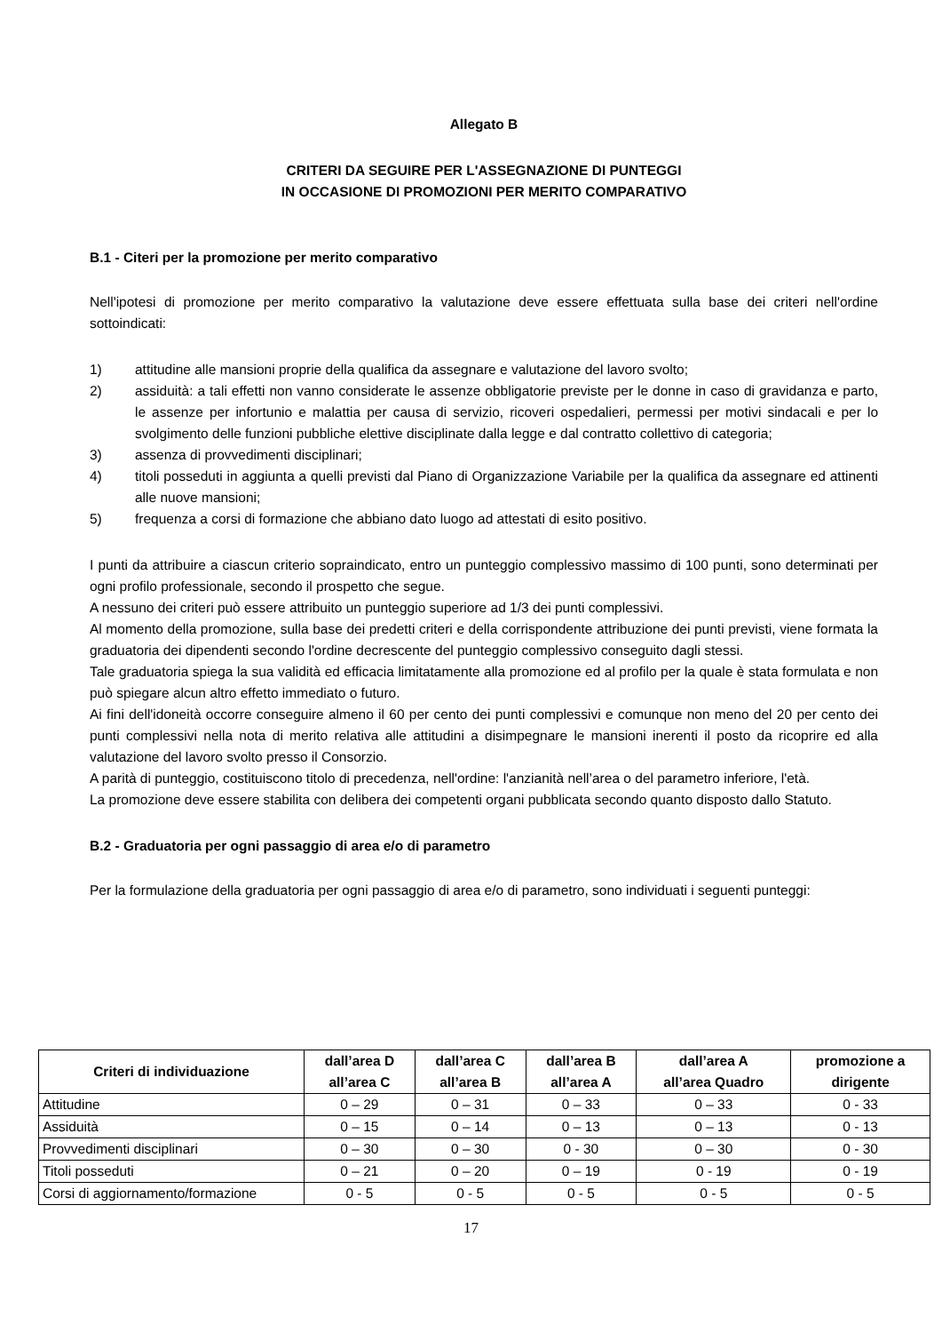Allegato B
CRITERI DA SEGUIRE PER L'ASSEGNAZIONE DI PUNTEGGI
IN OCCASIONE DI PROMOZIONI PER MERITO COMPARATIVO
B.1 - Citeri per la promozione per merito comparativo
Nell'ipotesi di promozione per merito comparativo la valutazione deve essere effettuata sulla base dei criteri nell'ordine sottoindicati:
1) attitudine alle mansioni proprie della qualifica da assegnare e valutazione del lavoro svolto;
2) assiduità: a tali effetti non vanno considerate le assenze obbligatorie previste per le donne in caso di gravidanza e parto, le assenze per infortunio e malattia per causa di servizio, ricoveri ospedalieri, permessi per motivi sindacali e per lo svolgimento delle funzioni pubbliche elettive disciplinate dalla legge e dal contratto collettivo di categoria;
3) assenza di provvedimenti disciplinari;
4) titoli posseduti in aggiunta a quelli previsti dal Piano di Organizzazione Variabile per la qualifica da assegnare ed attinenti alle nuove mansioni;
5) frequenza a corsi di formazione che abbiano dato luogo ad attestati di esito positivo.
I punti da attribuire a ciascun criterio sopraindicato, entro un punteggio complessivo massimo di 100 punti, sono determinati per ogni profilo professionale, secondo il prospetto che segue.
A nessuno dei criteri può essere attribuito un punteggio superiore ad 1/3 dei punti complessivi.
Al momento della promozione, sulla base dei predetti criteri e della corrispondente attribuzione dei punti previsti, viene formata la graduatoria dei dipendenti secondo l'ordine decrescente del punteggio complessivo conseguito dagli stessi.
Tale graduatoria spiega la sua validità ed efficacia limitatamente alla promozione ed al profilo per la quale è stata formulata e non può spiegare alcun altro effetto immediato o futuro.
Ai fini dell'idoneità occorre conseguire almeno il 60 per cento dei punti complessivi e comunque non meno del 20 per cento dei punti complessivi nella nota di merito relativa alle attitudini a disimpegnare le mansioni inerenti il posto da ricoprire ed alla valutazione del lavoro svolto presso il Consorzio.
A parità di punteggio, costituiscono titolo di precedenza, nell'ordine: l'anzianità nell’area o del parametro inferiore, l'età.
La promozione deve essere stabilita con delibera dei competenti organi pubblicata secondo quanto disposto dallo Statuto.
B.2 - Graduatoria per ogni passaggio di area e/o di parametro
Per la formulazione della graduatoria per ogni passaggio di area e/o di parametro, sono individuati i seguenti punteggi:
| Criteri di individuazione | dall’area D all’area C | dall’area C all’area B | dall’area B all’area A | dall’area A all’area Quadro | promozione a dirigente |
| --- | --- | --- | --- | --- | --- |
| Attitudine | 0 – 29 | 0 – 31 | 0 – 33 | 0 – 33 | 0 - 33 |
| Assiduità | 0 – 15 | 0 – 14 | 0 – 13 | 0 – 13 | 0 - 13 |
| Provvedimenti disciplinari | 0 – 30 | 0 – 30 | 0 - 30 | 0 – 30 | 0 - 30 |
| Titoli posseduti | 0 – 21 | 0 – 20 | 0 – 19 | 0 - 19 | 0 - 19 |
| Corsi di aggiornamento/formazione | 0 - 5 | 0 - 5 | 0 - 5 | 0 - 5 | 0 - 5 |
17